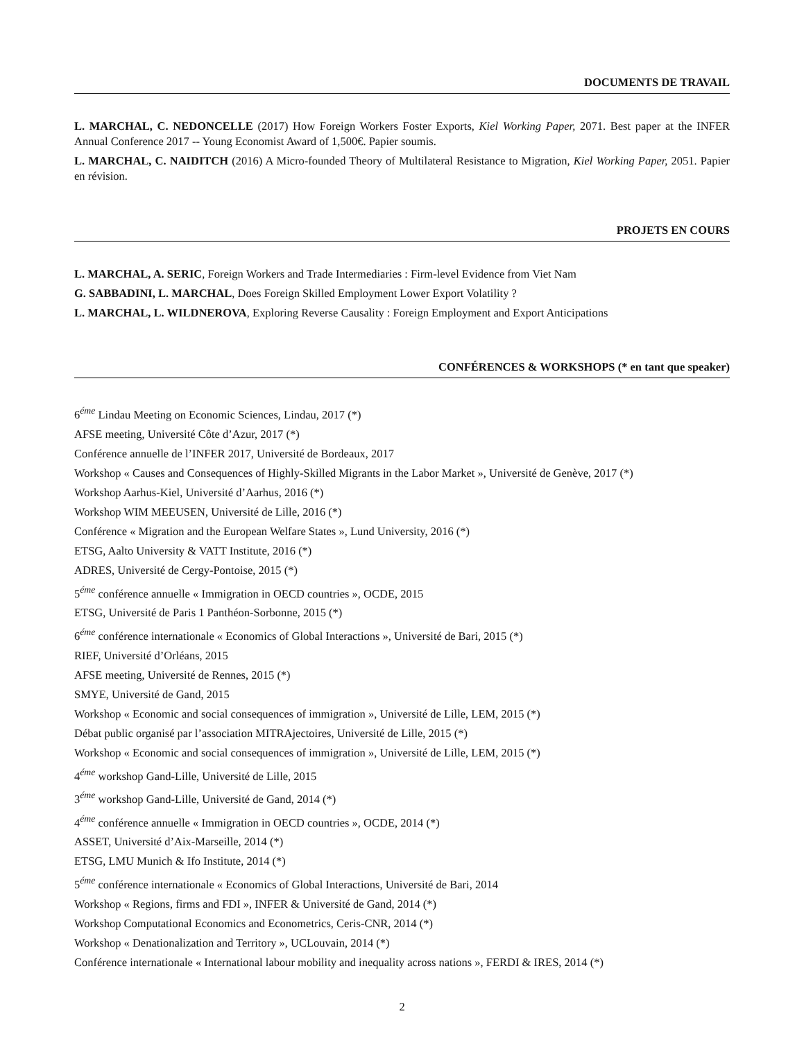DOCUMENTS DE TRAVAIL
L. MARCHAL, C. NEDONCELLE (2017) How Foreign Workers Foster Exports, Kiel Working Paper, 2071. Best paper at the INFER Annual Conference 2017 -- Young Economist Award of 1,500€. Papier soumis.
L. MARCHAL, C. NAIDITCH (2016) A Micro-founded Theory of Multilateral Resistance to Migration, Kiel Working Paper, 2051. Papier en révision.
PROJETS EN COURS
L. MARCHAL, A. SERIC, Foreign Workers and Trade Intermediaries : Firm-level Evidence from Viet Nam
G. SABBADINI, L. MARCHAL, Does Foreign Skilled Employment Lower Export Volatility ?
L. MARCHAL, L. WILDNEROVA, Exploring Reverse Causality : Foreign Employment and Export Anticipations
CONFÉRENCES & WORKSHOPS (* en tant que speaker)
6<sup>éme</sup> Lindau Meeting on Economic Sciences, Lindau, 2017 (*)
AFSE meeting, Université Côte d’Azur, 2017 (*)
Conférence annuelle de l’INFER 2017, Université de Bordeaux, 2017
Workshop « Causes and Consequences of Highly-Skilled Migrants in the Labor Market », Université de Genève, 2017 (*)
Workshop Aarhus-Kiel, Université d’Aarhus, 2016 (*)
Workshop WIM MEEUSEN, Université de Lille, 2016 (*)
Conférence « Migration and the European Welfare States », Lund University, 2016 (*)
ETSG, Aalto University & VATT Institute, 2016 (*)
ADRES, Université de Cergy-Pontoise, 2015 (*)
5<sup>éme</sup> conférence annuelle « Immigration in OECD countries », OCDE, 2015
ETSG, Université de Paris 1 Panthéon-Sorbonne, 2015 (*)
6<sup>éme</sup> conférence internationale « Economics of Global Interactions », Université de Bari, 2015 (*)
RIEF, Université d’Orléans, 2015
AFSE meeting, Université de Rennes, 2015 (*)
SMYE, Université de Gand, 2015
Workshop « Economic and social consequences of immigration », Université de Lille, LEM, 2015 (*)
Débat public organisé par l’association MITRAjectoires, Université de Lille, 2015 (*)
Workshop « Economic and social consequences of immigration », Université de Lille, LEM, 2015 (*)
4<sup>éme</sup> workshop Gand-Lille, Université de Lille, 2015
3<sup>éme</sup> workshop Gand-Lille, Université de Gand, 2014 (*)
4<sup>éme</sup> conférence annuelle « Immigration in OECD countries », OCDE, 2014 (*)
ASSET, Université d’Aix-Marseille, 2014 (*)
ETSG, LMU Munich & Ifo Institute, 2014 (*)
5<sup>éme</sup> conférence internationale « Economics of Global Interactions, Université de Bari, 2014
Workshop « Regions, firms and FDI », INFER & Université de Gand, 2014 (*)
Workshop Computational Economics and Econometrics, Ceris-CNR, 2014 (*)
Workshop « Denationalization and Territory », UCLouvain, 2014 (*)
Conférence internationale « International labour mobility and inequality across nations », FERDI & IRES, 2014 (*)
2